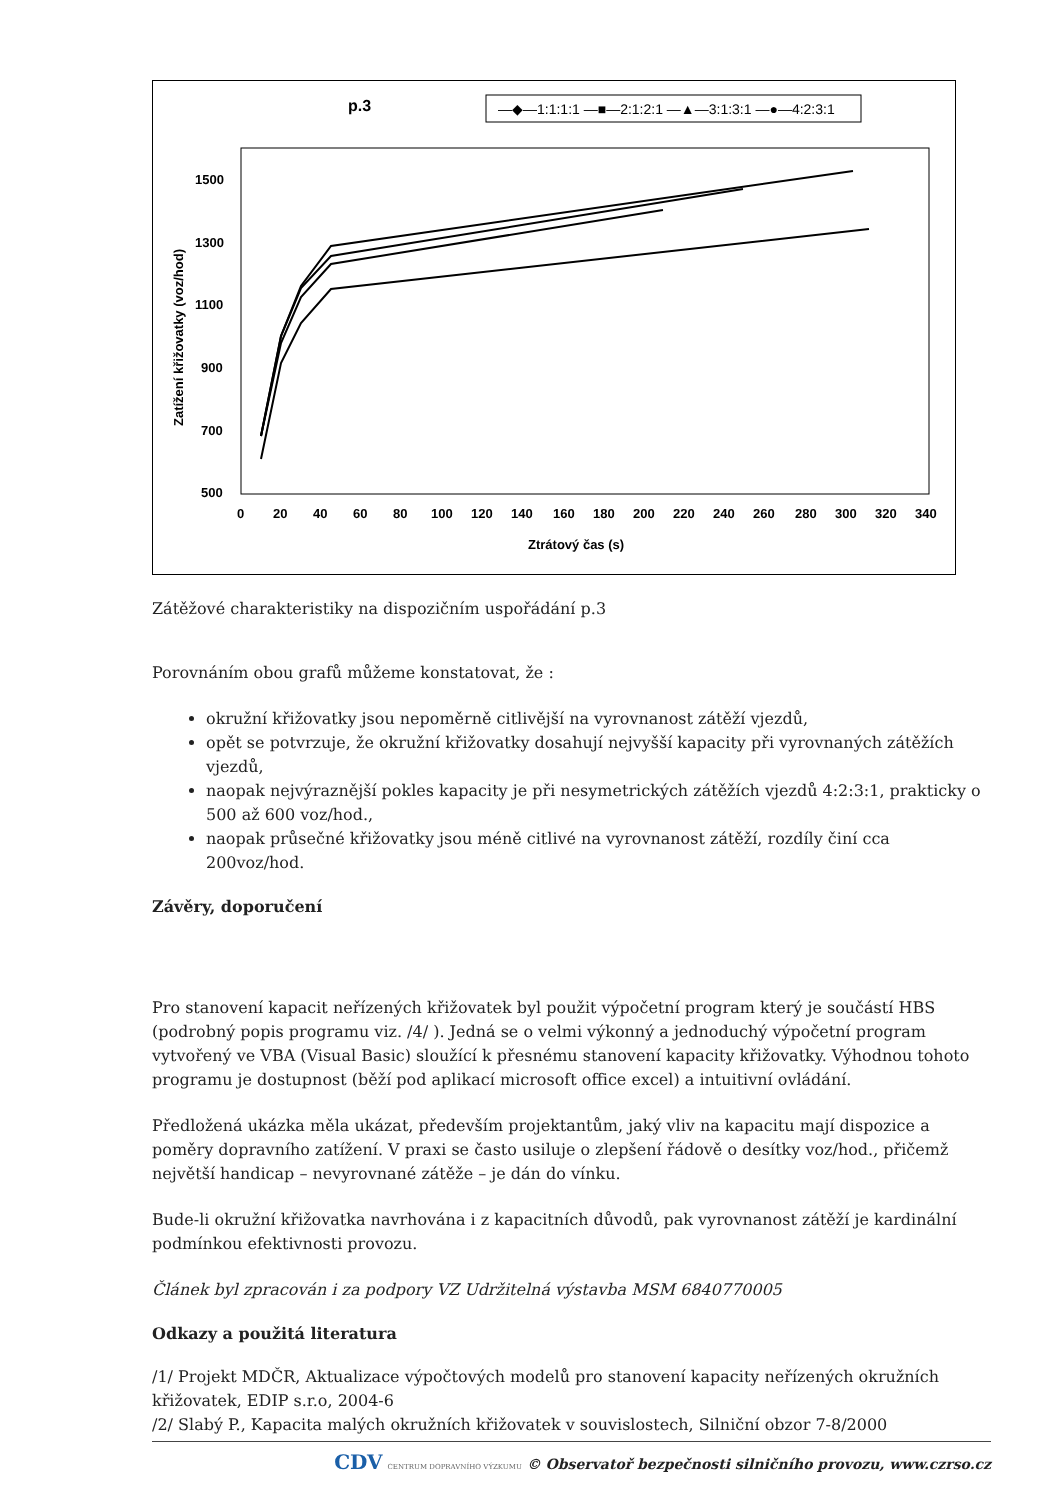p.3
—◆—1:1:1:1 —■—2:1:2:1 —▲—3:1:3:1 —●—4:2:3:1
1500
1300
1100
900
700
500
0
20
40
60
80
100
120
140
160
180
200
220
240
260
280
300
320
340
Ztrátový čas (s)
Zatížení křižovatky (voz/hod)
Zátěžové charakteristiky na dispozičním uspořádání p.3
Porovnáním obou grafů můžeme konstatovat, že :
okružní křižovatky jsou nepoměrně citlivější na vyrovnanost zátěží vjezdů,
opět se potvrzuje, že okružní křižovatky dosahují nejvyšší kapacity při vyrovnaných zátěžích vjezdů,
naopak nejvýraznější pokles kapacity je při nesymetrických zátěžích vjezdů 4:2:3:1, prakticky o 500 až 600 voz/hod.,
naopak průsečné křižovatky jsou méně citlivé na vyrovnanost zátěží, rozdíly činí cca 200voz/hod.
Závěry, doporučení
Pro stanovení kapacit neřízených křižovatek byl použit výpočetní program který je součástí HBS (podrobný popis programu viz. /4/ ). Jedná se o velmi výkonný a jednoduchý výpočetní program vytvořený ve VBA (Visual Basic) sloužící k přesnému stanovení kapacity křižovatky. Výhodnou tohoto programu je dostupnost (běží pod aplikací microsoft office excel) a intuitivní ovládání.
Předložená ukázka měla ukázat, především projektantům, jaký vliv na kapacitu mají dispozice a poměry dopravního zatížení. V praxi se často usiluje o zlepšení řádově o desítky voz/hod., přičemž největší handicap – nevyrovnané zátěže – je dán do vínku.
Bude-li okružní křižovatka navrhována i z kapacitních důvodů, pak vyrovnanost zátěží je kardinální podmínkou efektivnosti provozu.
Článek byl zpracován i za podpory VZ Udržitelná výstavba MSM 6840770005
Odkazy a použitá literatura
/1/ Projekt MDČR, Aktualizace výpočtových modelů pro stanovení kapacity neřízených okružních křižovatek, EDIP s.r.o, 2004-6
/2/ Slabý P., Kapacita malých okružních křižovatek v souvislostech, Silniční obzor 7-8/2000
CDV CENTRUM DOPRAVNÍHO VÝZKUMU © Observatoř bezpečnosti silničního provozu, www.czrso.cz